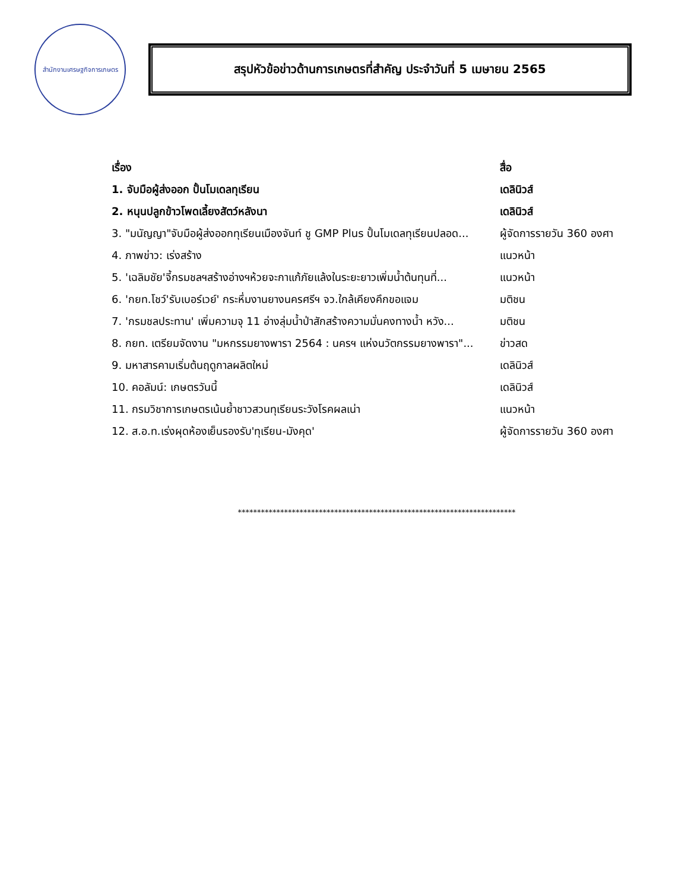สำนักงานเศรษฐกิจการเกษตร
สรุปหัวข้อข่าวด้านการเกษตรที่สำคัญ ประจำวันที่ 5 เมษายน 2565
| เรื่อง | สื่อ |
| --- | --- |
| 1. จับมือผู้ส่งออก ปั้นโมเดลทุเรียน | เดลินิวส์ |
| 2. หนุนปลูกข้าวโพดเลี้ยงสัตว์หลังนา | เดลินิวส์ |
| 3. "มนัญญา"จับมือผู้ส่งออกทุเรียนเมืองจันท์ ชู GMP Plus ปั้นโมเดลทุเรียนปลอด... | ผู้จัดการรายวัน 360 องศา |
| 4. ภาพข่าว: เร่งสร้าง | แนวหน้า |
| 5. 'เฉลิมชัย'จี้กรมชลฯสร้างอ่างฯห้วยจะกาแก้ภัยแล้งในระยะยาวเพิ่มน้ำต้นทุนที่... | แนวหน้า |
| 6. 'กยท.โชว์'รับเบอร์เวย์' กระหึ่มงานยางนครศรีฯ จว.ใกล้เคียงคึกขอแจม | มติชน |
| 7. 'กรมชลประทาน' เพิ่มความจุ 11 อ่างลุ่มน้ำป่าสักสร้างความมั่นคงทางน้ำ หวัง... | มติชน |
| 8. กยท. เตรียมจัดงาน "มหกรรมยางพารา 2564 : นครฯ แห่งนวัตกรรมยางพารา"... | ข่าวสด |
| 9. มหาสารคามเริ่มต้นฤดูกาลผลิตใหม่ | เดลินิวส์ |
| 10. คอลัมน์: เกษตรวันนี้ | เดลินิวส์ |
| 11. กรมวิชาการเกษตรเน้นย้ำชาวสวนทุเรียนระวังโรคผลเน่า | แนวหน้า |
| 12. ส.อ.ท.เร่งผุดห้องเย็นรองรับ'ทุเรียน-มังคุด' | ผู้จัดการรายวัน 360 องศา |
************************************************************************